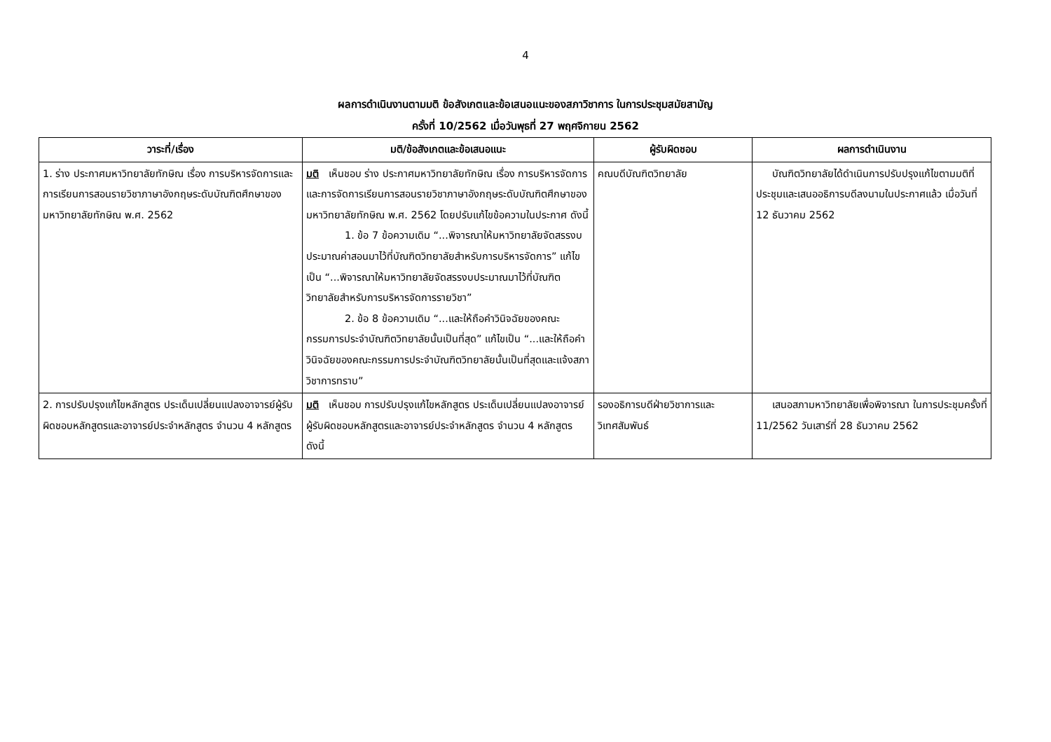4
ผลการดำเนินงานตามมติ ข้อสังเกตและข้อเสนอแนะของสภาวิชาการ ในการประชุมสมัยสามัญ
ครั้งที่ 10/2562 เมื่อวันพุธที่ 27 พฤศจิกายน 2562
| วาระที่/เรื่อง | มติ/ข้อสังเกตและข้อเสนอแนะ | ผู้รับผิดชอบ | ผลการดำเนินงาน |
| --- | --- | --- | --- |
| 1. ร่าง ประกาศมหาวิทยาลัยทักษิณ เรื่อง การบริหารจัดการและการเรียนการสอนรายวิชาภาษาอังกฤษระดับบัณฑิตศึกษาของมหาวิทยาลัยทักษิณ พ.ศ. 2562 | มติ เห็นชอบ ร่าง ประกาศมหาวิทยาลัยทักษิณ เรื่อง การบริหารจัดการและการจัดการเรียนการสอนรายวิชาภาษาอังกฤษระดับบัณฑิตศึกษาของมหาวิทยาลัยทักษิณ พ.ศ. 2562 โดยปรับแก้ไขข้อความในประกาศ ดังนี้ 1. ข้อ 7 ข้อความเดิม “...พิจารณาให้มหาวิทยาลัยจัดสรรงบประมาณค่าสอนมาไว้ที่บัณฑิตวิทยาลัยสำหรับการบริหารจัดการ” แก้ไขเป็น “...พิจารณาให้มหาวิทยาลัยจัดสรรงบประมาณมาไว้ที่บัณฑิตวิทยาลัยสำหรับการบริหารจัดการรายวิชา” 2. ข้อ 8 ข้อความเดิม “...และให้ถือคำวินิจฉัยของคณะกรรมการประจำบัณฑิตวิทยาลัยนั้นเป็นที่สุด” แก้ไขเป็น “...และให้ถือคำวินิจฉัยของคณะกรรมการประจำบัณฑิตวิทยาลัยนั้นเป็นที่สุดและแจ้งสภาวิชาการทราบ” | คณบดีบัณฑิตวิทยาลัย | บัณฑิตวิทยาลัยได้ดำเนินการปรับปรุงแก้ไขตามมติที่ประชุมและเสนออธิการบดีลงนามในประกาศแล้ว เมื่อวันที่ 12 ธันวาคม 2562 |
| 2. การปรับปรุงแก้ไขหลักสูตร ประเด็นเปลี่ยนแปลงอาจารย์ผู้รับผิดชอบหลักสูตรและอาจารย์ประจำหลักสูตร จำนวน 4 หลักสูตร | มติ เห็นชอบ การปรับปรุงแก้ไขหลักสูตร ประเด็นเปลี่ยนแปลงอาจารย์ผู้รับผิดชอบหลักสูตรและอาจารย์ประจำหลักสูตร จำนวน 4 หลักสูตร ดังนี้ | รองอธิการบดีฝ่ายวิชาการและวิเทศสัมพันธ์ | เสนอสภามหาวิทยาลัยเพื่อพิจารณา ในการประชุมครั้งที่ 11/2562 วันเสาร์ที่ 28 ธันวาคม 2562 |